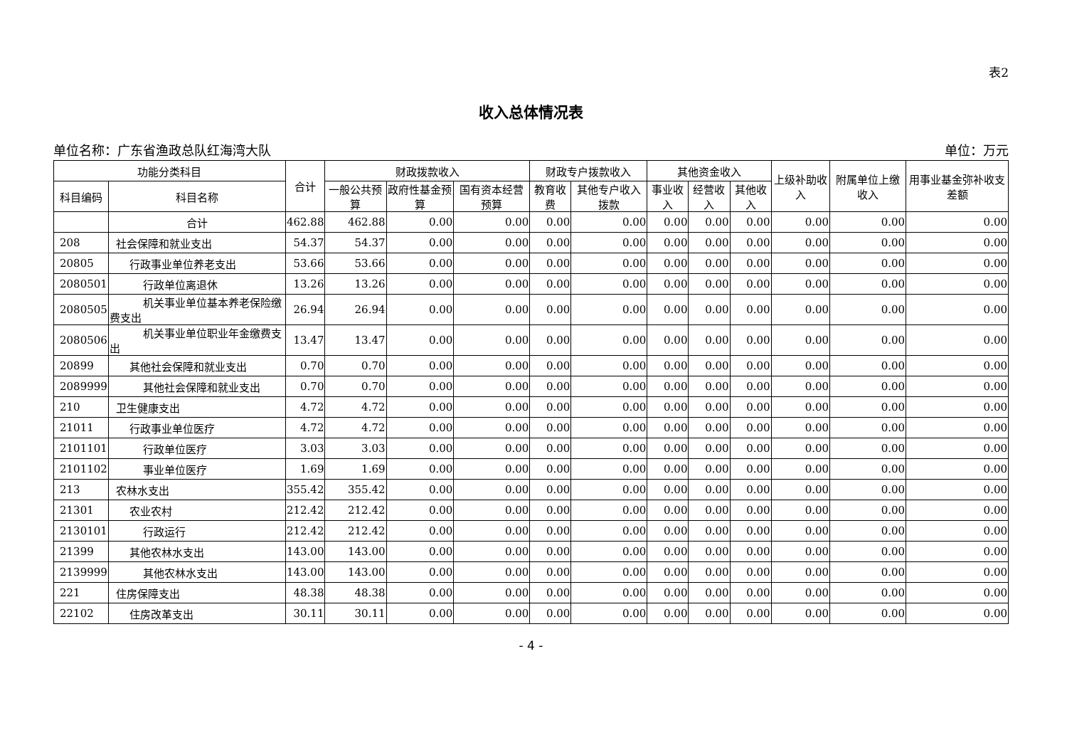表2
收入总体情况表
单位名称：广东省渔政总队红海湾大队 单位：万元
| 功能分类科目 | | 合计 | 财政拨款收入 | | | 财政专户拨款收入 | | 其他资金收入 | | | 上级补助收入 | 附属单位上缴收入 | 用事业基金弥补收支差额 |
| --- | --- | --- | --- | --- | --- | --- | --- | --- | --- | --- | --- | --- | --- |
| 科目编码 | 科目名称 | | 一般公共预算 | 政府性基金预算 | 国有资本经营预算 | 教育收费 | 其他专户收入拨款 | 事业收入 | 经营收入 | 其他收入 | | | |
| | 合计 | 462.88 | 462.88 | 0.00 | 0.00 | 0.00 | 0.00 | 0.00 | 0.00 | 0.00 | 0.00 | 0.00 | 0.00 |
| 208 | 社会保障和就业支出 | 54.37 | 54.37 | 0.00 | 0.00 | 0.00 | 0.00 | 0.00 | 0.00 | 0.00 | 0.00 | 0.00 | 0.00 |
| 20805 | 行政事业单位养老支出 | 53.66 | 53.66 | 0.00 | 0.00 | 0.00 | 0.00 | 0.00 | 0.00 | 0.00 | 0.00 | 0.00 | 0.00 |
| 2080501 | 行政单位离退休 | 13.26 | 13.26 | 0.00 | 0.00 | 0.00 | 0.00 | 0.00 | 0.00 | 0.00 | 0.00 | 0.00 | 0.00 |
| 2080505 | 机关事业单位基本养老保险缴费支出 | 26.94 | 26.94 | 0.00 | 0.00 | 0.00 | 0.00 | 0.00 | 0.00 | 0.00 | 0.00 | 0.00 | 0.00 |
| 2080506 | 机关事业单位职业年金缴费支出 | 13.47 | 13.47 | 0.00 | 0.00 | 0.00 | 0.00 | 0.00 | 0.00 | 0.00 | 0.00 | 0.00 | 0.00 |
| 20899 | 其他社会保障和就业支出 | 0.70 | 0.70 | 0.00 | 0.00 | 0.00 | 0.00 | 0.00 | 0.00 | 0.00 | 0.00 | 0.00 | 0.00 |
| 2089999 | 其他社会保障和就业支出 | 0.70 | 0.70 | 0.00 | 0.00 | 0.00 | 0.00 | 0.00 | 0.00 | 0.00 | 0.00 | 0.00 | 0.00 |
| 210 | 卫生健康支出 | 4.72 | 4.72 | 0.00 | 0.00 | 0.00 | 0.00 | 0.00 | 0.00 | 0.00 | 0.00 | 0.00 | 0.00 |
| 21011 | 行政事业单位医疗 | 4.72 | 4.72 | 0.00 | 0.00 | 0.00 | 0.00 | 0.00 | 0.00 | 0.00 | 0.00 | 0.00 | 0.00 |
| 2101101 | 行政单位医疗 | 3.03 | 3.03 | 0.00 | 0.00 | 0.00 | 0.00 | 0.00 | 0.00 | 0.00 | 0.00 | 0.00 | 0.00 |
| 2101102 | 事业单位医疗 | 1.69 | 1.69 | 0.00 | 0.00 | 0.00 | 0.00 | 0.00 | 0.00 | 0.00 | 0.00 | 0.00 | 0.00 |
| 213 | 农林水支出 | 355.42 | 355.42 | 0.00 | 0.00 | 0.00 | 0.00 | 0.00 | 0.00 | 0.00 | 0.00 | 0.00 | 0.00 |
| 21301 | 农业农村 | 212.42 | 212.42 | 0.00 | 0.00 | 0.00 | 0.00 | 0.00 | 0.00 | 0.00 | 0.00 | 0.00 | 0.00 |
| 2130101 | 行政运行 | 212.42 | 212.42 | 0.00 | 0.00 | 0.00 | 0.00 | 0.00 | 0.00 | 0.00 | 0.00 | 0.00 | 0.00 |
| 21399 | 其他农林水支出 | 143.00 | 143.00 | 0.00 | 0.00 | 0.00 | 0.00 | 0.00 | 0.00 | 0.00 | 0.00 | 0.00 | 0.00 |
| 2139999 | 其他农林水支出 | 143.00 | 143.00 | 0.00 | 0.00 | 0.00 | 0.00 | 0.00 | 0.00 | 0.00 | 0.00 | 0.00 | 0.00 |
| 221 | 住房保障支出 | 48.38 | 48.38 | 0.00 | 0.00 | 0.00 | 0.00 | 0.00 | 0.00 | 0.00 | 0.00 | 0.00 | 0.00 |
| 22102 | 住房改革支出 | 30.11 | 30.11 | 0.00 | 0.00 | 0.00 | 0.00 | 0.00 | 0.00 | 0.00 | 0.00 | 0.00 | 0.00 |
- 4 -